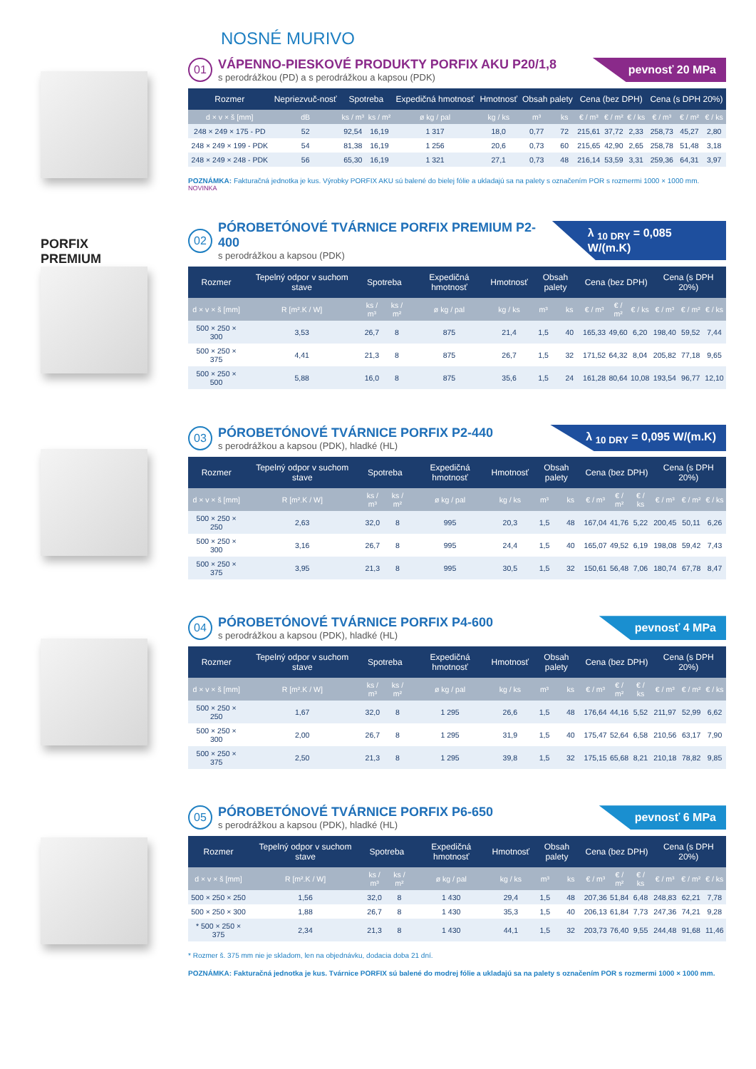NOSNÉ MURIVO
01
VÁPENNO-PIESKOVÉ PRODUKTY PORFIX AKU P20/1,8
s perodrážkou (PD) a s perodrážkou a kapsou (PDK)
pevnosť 20 MPa
| Rozmer | Nepriezvuč-nosť | Spotreba | | Expedičná hmotnosť | Hmotnosť | Obsah palety | | Cena (bez DPH) | | | Cena (s DPH 20%) | | |
| --- | --- | --- | --- | --- | --- | --- | --- | --- | --- | --- | --- | --- | --- |
| d × v × š [mm] | dB | ks / m³ | ks / m² | ø kg / pal | kg / ks | m³ | ks | € / m³ | € / m² | € / ks | € / m³ | € / m² | € / ks |
| 248 × 249 × 175 - PD | 52 | 92,54 | 16,19 | 1 317 | 18,0 | 0,77 | 72 | 215,61 | 37,72 | 2,33 | 258,73 | 45,27 | 2,80 |
| 248 × 249 × 199 - PDK | 54 | 81,38 | 16,19 | 1 256 | 20,6 | 0,73 | 60 | 215,65 | 42,90 | 2,65 | 258,78 | 51,48 | 3,18 |
| 248 × 249 × 248 - PDK | 56 | 65,30 | 16,19 | 1 321 | 27,1 | 0,73 | 48 | 216,14 | 53,59 | 3,31 | 259,36 | 64,31 | 3,97 |
POZNÁMKA: Fakturačná jednotka je kus. Výrobky PORFIX AKU sú balené do bielej fólie a ukladajú sa na palety s označením POR s rozmermi 1000 × 1000 mm.
NOVINKA
PORFIX
PREMIUM
02
PÓROBETÓNOVÉ TVÁRNICE PORFIX PREMIUM P2-400
s perodrážkou a kapsou (PDK)
λ <sub>10 DRY</sub> = 0,085 W/(m.K)
| Rozmer | Tepelný odpor v suchom stave | Spotreba | | Expedičná hmotnosť | Hmotnosť | Obsah palety | | Cena (bez DPH) | | | Cena (s DPH 20%) | | |
| --- | --- | --- | --- | --- | --- | --- | --- | --- | --- | --- | --- | --- | --- |
| d × v × š [mm] | R [m².K / W] | ks / m³ | ks / m² | ø kg / pal | kg / ks | m³ | ks | € / m³ | € / m² | € / ks | € / m³ | € / m² | € / ks |
| 500 × 250 × 300 | 3,53 | 26,7 | 8 | 875 | 21,4 | 1,5 | 40 | 165,33 | 49,60 | 6,20 | 198,40 | 59,52 | 7,44 |
| 500 × 250 × 375 | 4,41 | 21,3 | 8 | 875 | 26,7 | 1,5 | 32 | 171,52 | 64,32 | 8,04 | 205,82 | 77,18 | 9,65 |
| 500 × 250 × 500 | 5,88 | 16,0 | 8 | 875 | 35,6 | 1,5 | 24 | 161,28 | 80,64 | 10,08 | 193,54 | 96,77 | 12,10 |
03
PÓROBETÓNOVÉ TVÁRNICE PORFIX P2-440
s perodrážkou a kapsou (PDK), hladké (HL)
λ <sub>10 DRY</sub> = 0,095 W/(m.K)
| Rozmer | Tepelný odpor v suchom stave | Spotreba | | Expedičná hmotnosť | Hmotnosť | Obsah palety | | Cena (bez DPH) | | | Cena (s DPH 20%) | | |
| --- | --- | --- | --- | --- | --- | --- | --- | --- | --- | --- | --- | --- | --- |
| d × v × š [mm] | R [m².K / W] | ks / m³ | ks / m² | ø kg / pal | kg / ks | m³ | ks | € / m³ | € / m² | € / ks | € / m³ | € / m² | € / ks |
| 500 × 250 × 250 | 2,63 | 32,0 | 8 | 995 | 20,3 | 1,5 | 48 | 167,04 | 41,76 | 5,22 | 200,45 | 50,11 | 6,26 |
| 500 × 250 × 300 | 3,16 | 26,7 | 8 | 995 | 24,4 | 1,5 | 40 | 165,07 | 49,52 | 6,19 | 198,08 | 59,42 | 7,43 |
| 500 × 250 × 375 | 3,95 | 21,3 | 8 | 995 | 30,5 | 1,5 | 32 | 150,61 | 56,48 | 7,06 | 180,74 | 67,78 | 8,47 |
04
PÓROBETÓNOVÉ TVÁRNICE PORFIX P4-600
s perodrážkou a kapsou (PDK), hladké (HL)
pevnosť 4 MPa
| Rozmer | Tepelný odpor v suchom stave | Spotreba | | Expedičná hmotnosť | Hmotnosť | Obsah palety | | Cena (bez DPH) | | | Cena (s DPH 20%) | | |
| --- | --- | --- | --- | --- | --- | --- | --- | --- | --- | --- | --- | --- | --- |
| d × v × š [mm] | R [m².K / W] | ks / m³ | ks / m² | ø kg / pal | kg / ks | m³ | ks | € / m³ | € / m² | € / ks | € / m³ | € / m² | € / ks |
| 500 × 250 × 250 | 1,67 | 32,0 | 8 | 1 295 | 26,6 | 1,5 | 48 | 176,64 | 44,16 | 5,52 | 211,97 | 52,99 | 6,62 |
| 500 × 250 × 300 | 2,00 | 26,7 | 8 | 1 295 | 31,9 | 1,5 | 40 | 175,47 | 52,64 | 6,58 | 210,56 | 63,17 | 7,90 |
| 500 × 250 × 375 | 2,50 | 21,3 | 8 | 1 295 | 39,8 | 1,5 | 32 | 175,15 | 65,68 | 8,21 | 210,18 | 78,82 | 9,85 |
05
PÓROBETÓNOVÉ TVÁRNICE PORFIX P6-650
s perodrážkou a kapsou (PDK), hladké (HL)
pevnosť 6 MPa
| Rozmer | Tepelný odpor v suchom stave | Spotreba | | Expedičná hmotnosť | Hmotnosť | Obsah palety | | Cena (bez DPH) | | | Cena (s DPH 20%) | | |
| --- | --- | --- | --- | --- | --- | --- | --- | --- | --- | --- | --- | --- | --- |
| d × v × š [mm] | R [m².K / W] | ks / m³ | ks / m² | ø kg / pal | kg / ks | m³ | ks | € / m³ | € / m² | € / ks | € / m³ | € / m² | € / ks |
| 500 × 250 × 250 | 1,56 | 32,0 | 8 | 1 430 | 29,4 | 1,5 | 48 | 207,36 | 51,84 | 6,48 | 248,83 | 62,21 | 7,78 |
| 500 × 250 × 300 | 1,88 | 26,7 | 8 | 1 430 | 35,3 | 1,5 | 40 | 206,13 | 61,84 | 7,73 | 247,36 | 74,21 | 9,28 |
| * 500 × 250 × 375 | 2,34 | 21,3 | 8 | 1 430 | 44,1 | 1,5 | 32 | 203,73 | 76,40 | 9,55 | 244,48 | 91,68 | 11,46 |
* Rozmer š. 375 mm nie je skladom, len na objednávku, dodacia doba 21 dní.
POZNÁMKA: Fakturačná jednotka je kus. Tvárnice PORFIX sú balené do modrej fólie a ukladajú sa na palety s označením POR s rozmermi 1000 × 1000 mm.